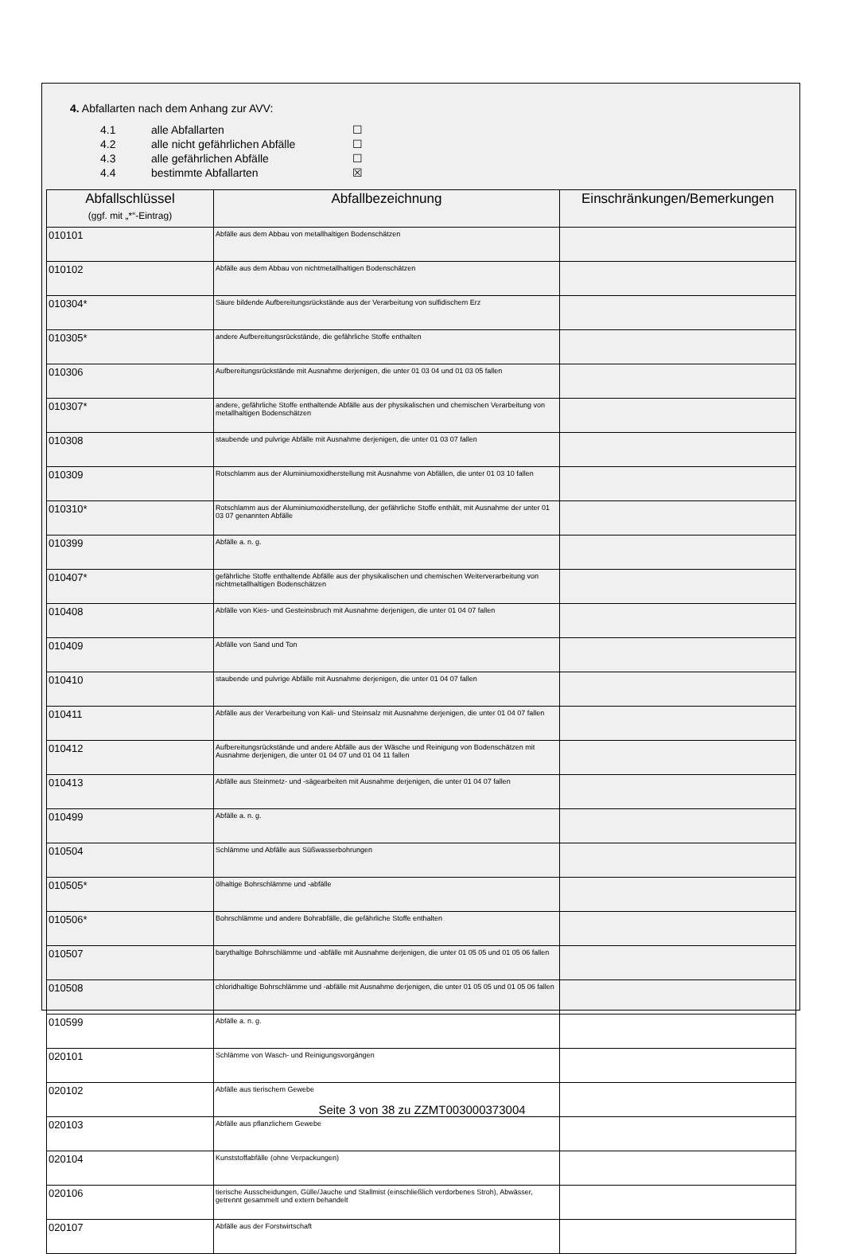4. Abfallarten nach dem Anhang zur AVV:
4.1 alle Abfallarten ☐
4.2 alle nicht gefährlichen Abfälle ☐
4.3 alle gefährlichen Abfälle ☐
4.4 bestimmte Abfallarten ☒
| Abfallschlüssel (ggf. mit „*“-Eintrag) | Abfallbezeichnung | Einschränkungen/Bemerkungen |
| --- | --- | --- |
| 010101 | Abfälle aus dem Abbau von metallhaltigen Bodenschätzen | |
| 010102 | Abfälle aus dem Abbau von nichtmetallhaltigen Bodenschätzen | |
| 010304* | Säure bildende Aufbereitungsrückstände aus der Verarbeitung von sulfidischem Erz | |
| 010305* | andere Aufbereitungsrückstände, die gefährliche Stoffe enthalten | |
| 010306 | Aufbereitungsrückstände mit Ausnahme derjenigen, die unter 01 03 04 und 01 03 05 fallen | |
| 010307* | andere, gefährliche Stoffe enthaltende Abfälle aus der physikalischen und chemischen Verarbeitung von metallhaltigen Bodenschätzen | |
| 010308 | staubende und pulvrige Abfälle mit Ausnahme derjenigen, die unter 01 03 07 fallen | |
| 010309 | Rotschlamm aus der Aluminiumoxidherstellung mit Ausnahme von Abfällen, die unter 01 03 10 fallen | |
| 010310* | Rotschlamm aus der Aluminiumoxidherstellung, der gefährliche Stoffe enthält, mit Ausnahme der unter 01 03 07 genannten Abfälle | |
| 010399 | Abfälle a. n. g. | |
| 010407* | gefährliche Stoffe enthaltende Abfälle aus der physikalischen und chemischen Weiterverarbeitung von nichtmetallhaltigen Bodenschätzen | |
| 010408 | Abfälle von Kies- und Gesteinsbruch mit Ausnahme derjenigen, die unter 01 04 07 fallen | |
| 010409 | Abfälle von Sand und Ton | |
| 010410 | staubende und pulvrige Abfälle mit Ausnahme derjenigen, die unter 01 04 07 fallen | |
| 010411 | Abfälle aus der Verarbeitung von Kali- und Steinsalz mit Ausnahme derjenigen, die unter 01 04 07 fallen | |
| 010412 | Aufbereitungsrückstände und andere Abfälle aus der Wäsche und Reinigung von Bodenschätzen mit Ausnahme derjenigen, die unter 01 04 07 und 01 04 11 fallen | |
| 010413 | Abfälle aus Steinmetz- und -sägearbeiten mit Ausnahme derjenigen, die unter 01 04 07 fallen | |
| 010499 | Abfälle a. n. g. | |
| 010504 | Schlämme und Abfälle aus Süßwasserbohrungen | |
| 010505* | ölhaltige Bohrschlämme und -abfälle | |
| 010506* | Bohrschlämme und andere Bohrabfälle, die gefährliche Stoffe enthalten | |
| 010507 | barythaltige Bohrschlämme und -abfälle mit Ausnahme derjenigen, die unter 01 05 05 und 01 05 06 fallen | |
| 010508 | chloridhaltige Bohrschlämme und -abfälle mit Ausnahme derjenigen, die unter 01 05 05 und 01 05 06 fallen | |
| 010599 | Abfälle a. n. g. | |
| 020101 | Schlämme von Wasch- und Reinigungsvorgängen | |
| 020102 | Abfälle aus tierischem Gewebe | |
| 020103 | Abfälle aus pflanzlichem Gewebe | |
| 020104 | Kunststoffabfälle (ohne Verpackungen) | |
| 020106 | tierische Ausscheidungen, Gülle/Jauche und Stallmist (einschließlich verdorbenes Stroh), Abwässer, getrennt gesammelt und extern behandelt | |
| 020107 | Abfälle aus der Forstwirtschaft | |
Seite 3 von 38 zu ZZMT003000373004